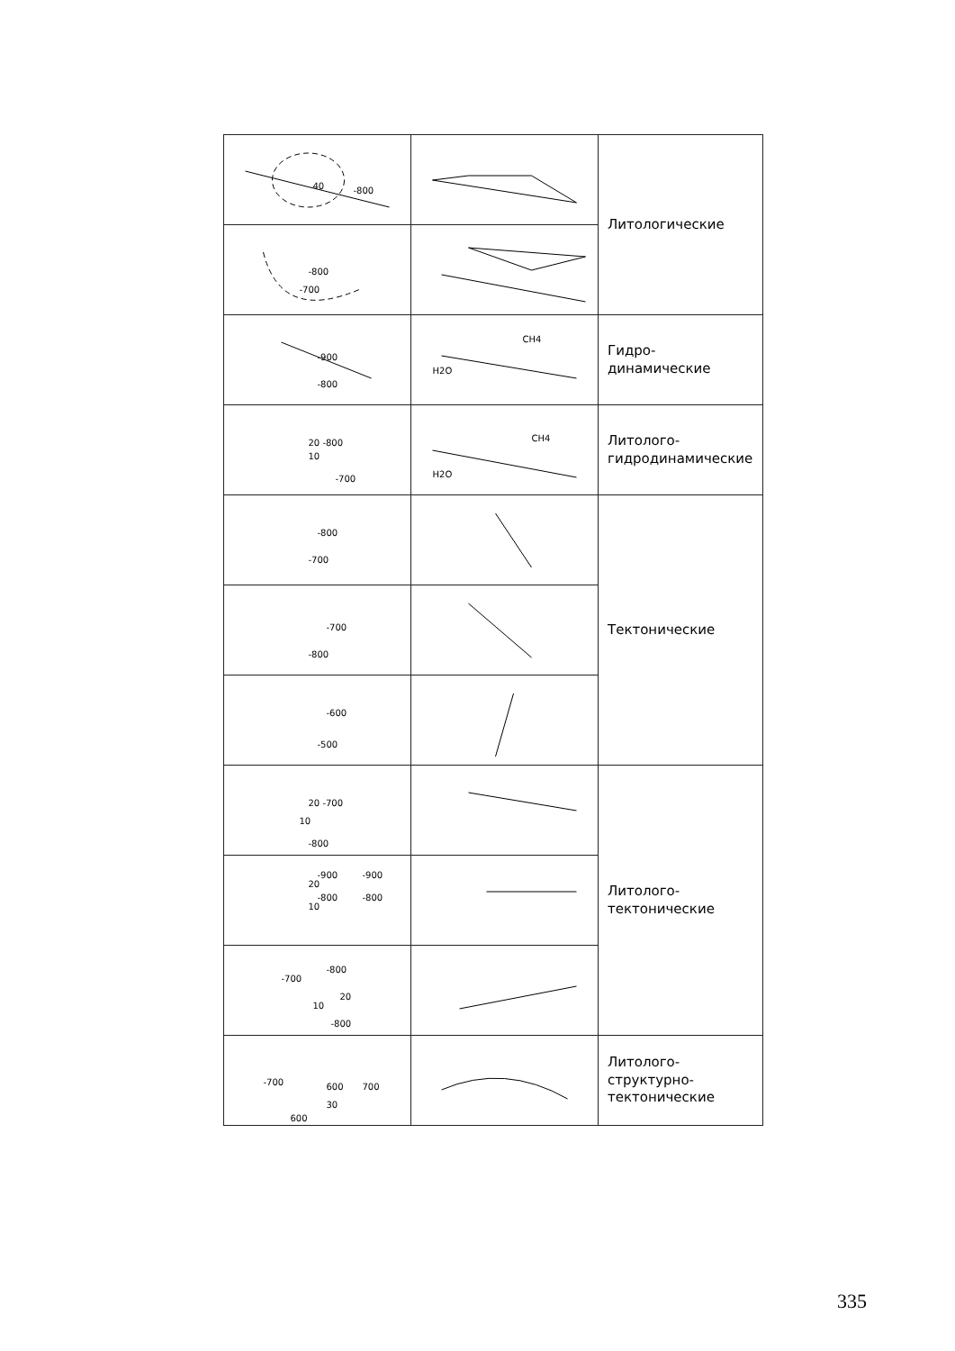| 40 -800 | | Литологические |
| -800 -700 | | |
| -900 -800 | CH4 H2O | Гидро- динамические |
| 20 -800 10 -700 | CH4 H2O | Литолого- гидродинамические |
| -800 -700 | | Тектонические |
| -700 -800 | | |
| -600 -500 | | |
| 20 -700 10 -800 | | Литолого- тектонические |
| -900 -900 20 -800 -800 10 | | |
| -700 -800 20 10 -800 | | |
| -700 600 700 30 600 | | Литолого- структурно- тектонические |
335